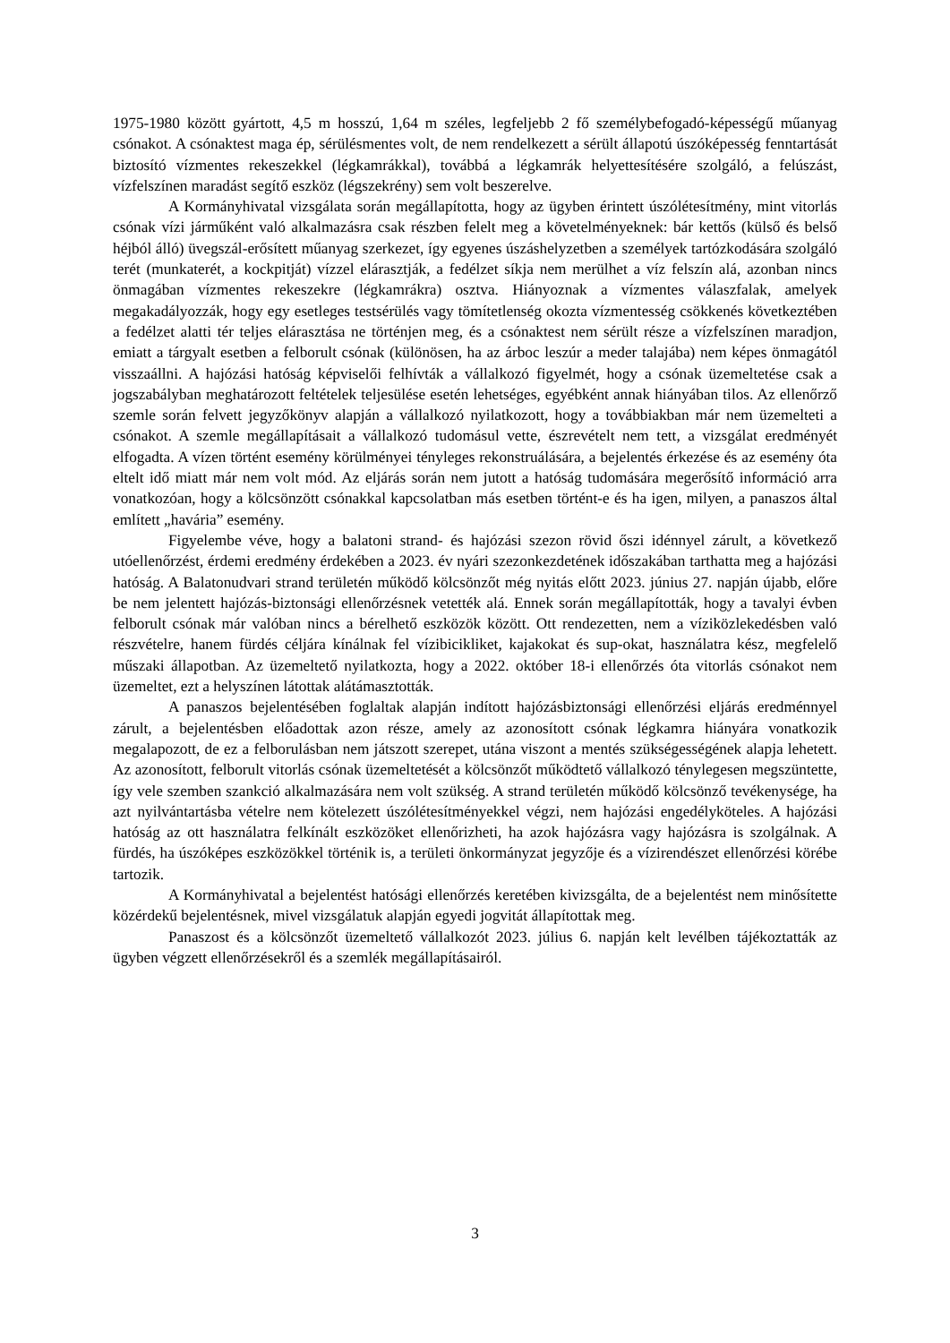1975-1980 között gyártott, 4,5 m hosszú, 1,64 m széles, legfeljebb 2 fő személybefogadó-képességű műanyag csónakot. A csónaktest maga ép, sérülésmentes volt, de nem rendelkezett a sérült állapotú úszóképesség fenntartását biztosító vízmentes rekeszekkel (légkamrákkal), továbbá a légkamrák helyettesítésére szolgáló, a felúszást, vízfelszínen maradást segítő eszköz (légszekrény) sem volt beszerelve.
A Kormányhivatal vizsgálata során megállapította, hogy az ügyben érintett úszólétesítmény, mint vitorlás csónak vízi járműként való alkalmazásra csak részben felelt meg a követelményeknek: bár kettős (külső és belső héjból álló) üvegszál-erősített műanyag szerkezet, így egyenes úszáshelyzetben a személyek tartózkodására szolgáló terét (munkaterét, a kockpitját) vízzel elárasztják, a fedélzet síkja nem merülhet a víz felszín alá, azonban nincs önmagában vízmentes rekeszekre (légkamrákra) osztva. Hiányoznak a vízmentes válaszfalak, amelyek megakadályozzák, hogy egy esetleges testsérülés vagy tömítetlenség okozta vízmentesség csökkenés következtében a fedélzet alatti tér teljes elárasztása ne történjen meg, és a csónaktest nem sérült része a vízfelszínen maradjon, emiatt a tárgyalt esetben a felborult csónak (különösen, ha az árboc leszúr a meder talajába) nem képes önmagától visszaállni. A hajózási hatóság képviselői felhívták a vállalkozó figyelmét, hogy a csónak üzemeltetése csak a jogszabályban meghatározott feltételek teljesülése esetén lehetséges, egyébként annak hiányában tilos. Az ellenőrző szemle során felvett jegyzőkönyv alapján a vállalkozó nyilatkozott, hogy a továbbiakban már nem üzemelteti a csónakot. A szemle megállapításait a vállalkozó tudomásul vette, észrevételt nem tett, a vizsgálat eredményét elfogadta. A vízen történt esemény körülményei tényleges rekonstruálására, a bejelentés érkezése és az esemény óta eltelt idő miatt már nem volt mód. Az eljárás során nem jutott a hatóság tudomására megerősítő információ arra vonatkozóan, hogy a kölcsönzött csónakkal kapcsolatban más esetben történt-e és ha igen, milyen, a panaszos által említett „havária” esemény.
Figyelembe véve, hogy a balatoni strand- és hajózási szezon rövid őszi idénnyel zárult, a következő utóellenőrzést, érdemi eredmény érdekében a 2023. év nyári szezonkezdetének időszakában tarthatta meg a hajózási hatóság. A Balatonudvari strand területén működő kölcsönzőt még nyitás előtt 2023. június 27. napján újabb, előre be nem jelentett hajózás-biztonsági ellenőrzésnek vetették alá. Ennek során megállapították, hogy a tavalyi évben felborult csónak már valóban nincs a bérelhető eszközök között. Ott rendezetten, nem a víziközlekedésben való részvételre, hanem fürdés céljára kínálnak fel vízibicikliket, kajakokat és sup-okat, használatra kész, megfelelő műszaki állapotban. Az üzemeltető nyilatkozta, hogy a 2022. október 18-i ellenőrzés óta vitorlás csónakot nem üzemeltet, ezt a helyszínen látottak alátámasztották.
A panaszos bejelentésében foglaltak alapján indított hajózásbiztonsági ellenőrzési eljárás eredménnyel zárult, a bejelentésben előadottak azon része, amely az azonosított csónak légkamra hiányára vonatkozik megalapozott, de ez a felborulásban nem játszott szerepet, utána viszont a mentés szükségességének alapja lehetett. Az azonosított, felborult vitorlás csónak üzemeltetését a kölcsönzőt működtető vállalkozó ténylegesen megszüntette, így vele szemben szankció alkalmazására nem volt szükség. A strand területén működő kölcsönző tevékenysége, ha azt nyilvántartásba vételre nem kötelezett úszólétesítményekkel végzi, nem hajózási engedélyköteles. A hajózási hatóság az ott használatra felkínált eszközöket ellenőrizheti, ha azok hajózásra vagy hajózásra is szolgálnak. A fürdés, ha úszóképes eszközökkel történik is, a területi önkormányzat jegyzője és a vízirendészet ellenőrzési körébe tartozik.
A Kormányhivatal a bejelentést hatósági ellenőrzés keretében kivizsgálta, de a bejelentést nem minősítette közérdekű bejelentésnek, mivel vizsgálatuk alapján egyedi jogvitát állapítottak meg.
Panaszost és a kölcsönzőt üzemeltető vállalkozót 2023. július 6. napján kelt levélben tájékoztatták az ügyben végzett ellenőrzésekről és a szemlék megállapításairól.
3